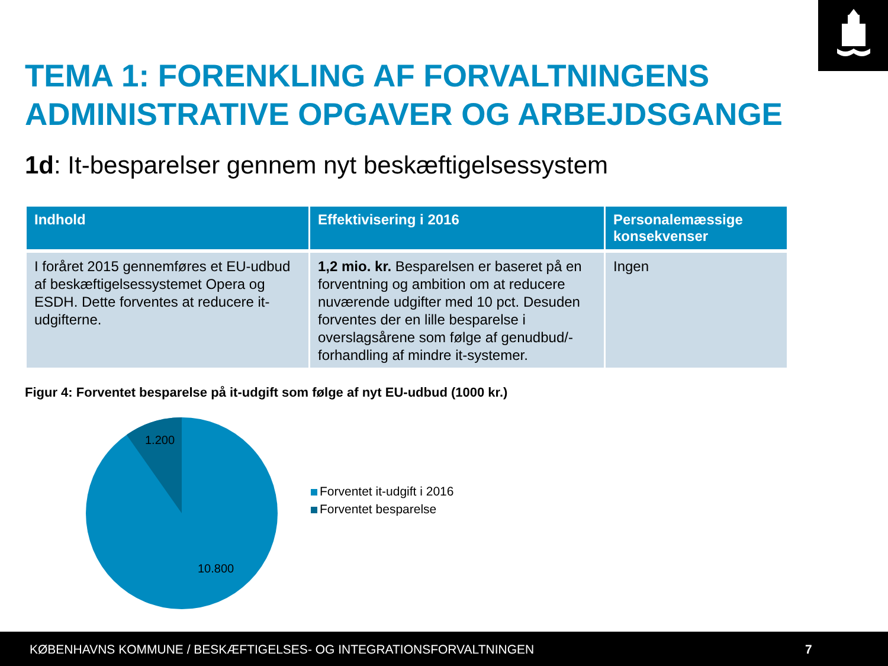TEMA 1: FORENKLING AF FORVALTNINGENS
ADMINISTRATIVE OPGAVER OG ARBEJDSGANGE
1d: It-besparelser gennem nyt beskæftigelsessystem
| Indhold | Effektivisering i 2016 | Personalemæssige konsekvenser |
| --- | --- | --- |
| I foråret 2015 gennemføres et EU-udbud af beskæftigelsessystemet Opera og ESDH. Dette forventes at reducere it-udgifterne. | 1,2 mio. kr. Besparelsen er baseret på en forventning og ambition om at reducere nuværende udgifter med 10 pct. Desuden forventes der en lille besparelse i overslagsårene som følge af genudbud/-forhandling af mindre it-systemer. | Ingen |
Figur 4: Forventet besparelse på it-udgift som følge af nyt EU-udbud (1000 kr.)
1.200
10.800
Forventet it-udgift i 2016
Forventet besparelse
KØBENHAVNS KOMMUNE / BESKÆFTIGELSES- OG INTEGRATIONSFORVALTNINGEN 7